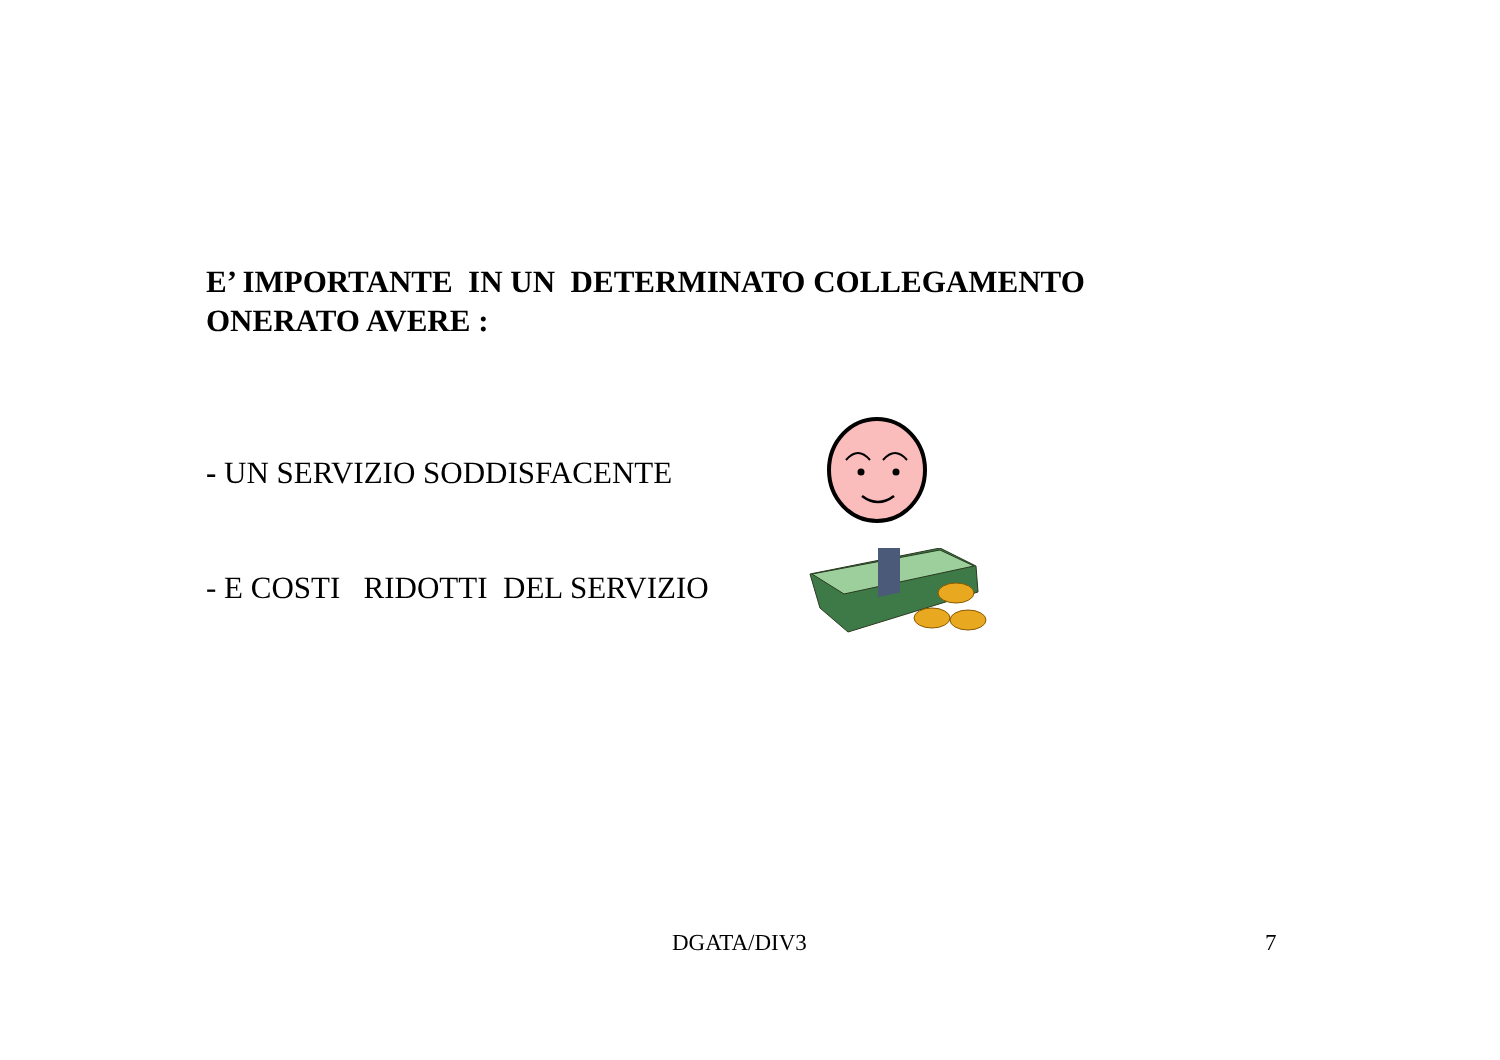E’ IMPORTANTE IN UN DETERMINATO COLLEGAMENTO
ONERATO AVERE :
- UN SERVIZIO SODDISFACENTE
- E COSTI RIDOTTI DEL SERVIZIO
DGATA/DIV3 7